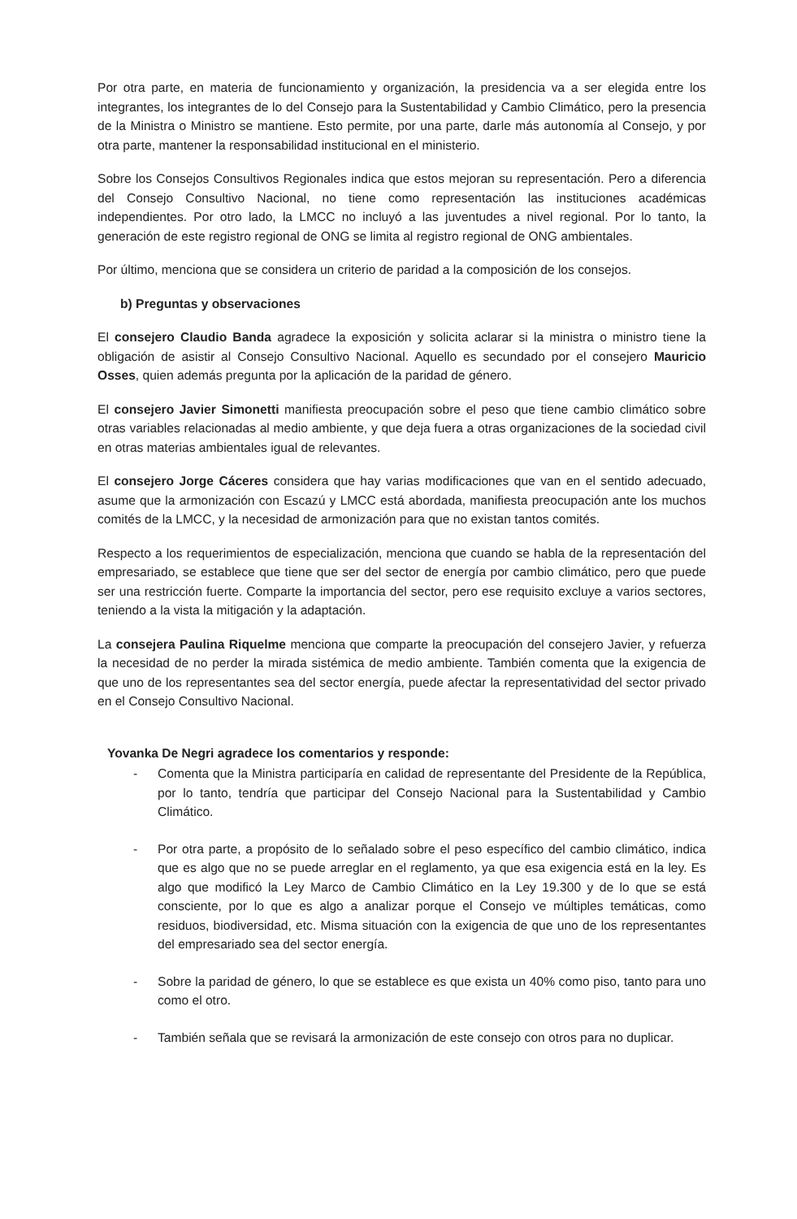Por otra parte, en materia de funcionamiento y organización, la presidencia va a ser elegida entre los integrantes, los integrantes de lo del Consejo para la Sustentabilidad y Cambio Climático, pero la presencia de la Ministra o Ministro se mantiene. Esto permite, por una parte, darle más autonomía al Consejo, y por otra parte, mantener la responsabilidad institucional en el ministerio.
Sobre los Consejos Consultivos Regionales indica que estos mejoran su representación. Pero a diferencia del Consejo Consultivo Nacional, no tiene como representación las instituciones académicas independientes. Por otro lado, la LMCC no incluyó a las juventudes a nivel regional. Por lo tanto, la generación de este registro regional de ONG se limita al registro regional de ONG ambientales.
Por último, menciona que se considera un criterio de paridad a la composición de los consejos.
b) Preguntas y observaciones
El consejero Claudio Banda agradece la exposición y solicita aclarar si la ministra o ministro tiene la obligación de asistir al Consejo Consultivo Nacional. Aquello es secundado por el consejero Mauricio Osses, quien además pregunta por la aplicación de la paridad de género.
El consejero Javier Simonetti manifiesta preocupación sobre el peso que tiene cambio climático sobre otras variables relacionadas al medio ambiente, y que deja fuera a otras organizaciones de la sociedad civil en otras materias ambientales igual de relevantes.
El consejero Jorge Cáceres considera que hay varias modificaciones que van en el sentido adecuado, asume que la armonización con Escazú y LMCC está abordada, manifiesta preocupación ante los muchos comités de la LMCC, y la necesidad de armonización para que no existan tantos comités.
Respecto a los requerimientos de especialización, menciona que cuando se habla de la representación del empresariado, se establece que tiene que ser del sector de energía por cambio climático, pero que puede ser una restricción fuerte. Comparte la importancia del sector, pero ese requisito excluye a varios sectores, teniendo a la vista la mitigación y la adaptación.
La consejera Paulina Riquelme menciona que comparte la preocupación del consejero Javier, y refuerza la necesidad de no perder la mirada sistémica de medio ambiente. También comenta que la exigencia de que uno de los representantes sea del sector energía, puede afectar la representatividad del sector privado en el Consejo Consultivo Nacional.
Yovanka De Negri agradece los comentarios y responde:
- Comenta que la Ministra participaría en calidad de representante del Presidente de la República, por lo tanto, tendría que participar del Consejo Nacional para la Sustentabilidad y Cambio Climático.
- Por otra parte, a propósito de lo señalado sobre el peso específico del cambio climático, indica que es algo que no se puede arreglar en el reglamento, ya que esa exigencia está en la ley. Es algo que modificó la Ley Marco de Cambio Climático en la Ley 19.300 y de lo que se está consciente, por lo que es algo a analizar porque el Consejo ve múltiples temáticas, como residuos, biodiversidad, etc. Misma situación con la exigencia de que uno de los representantes del empresariado sea del sector energía.
- Sobre la paridad de género, lo que se establece es que exista un 40% como piso, tanto para uno como el otro.
- También señala que se revisará la armonización de este consejo con otros para no duplicar.